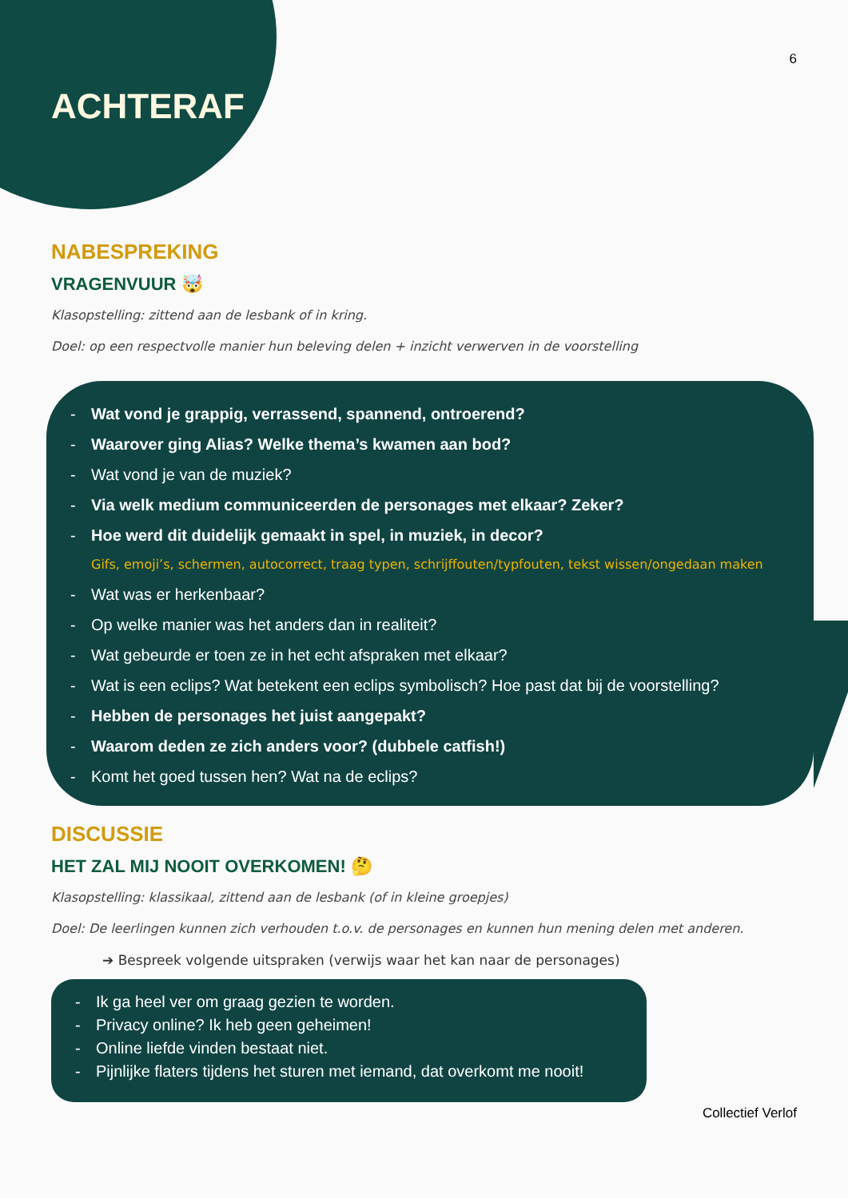6
ACHTERAF
NABESPREKING
VRAGENVUUR 🤯
Klasopstelling: zittend aan de lesbank of in kring.
Doel: op een respectvolle manier hun beleving delen + inzicht verwerven in de voorstelling
- Wat vond je grappig, verrassend, spannend, ontroerend?
- Waarover ging Alias? Welke thema’s kwamen aan bod?
- Wat vond je van de muziek?
- Via welk medium communiceerden de personages met elkaar? Zeker?
- Hoe werd dit duidelijk gemaakt in spel, in muziek, in decor?
Gifs, emoji’s, schermen, autocorrect, traag typen, schrijffouten/typfouten, tekst wissen/ongedaan maken
- Wat was er herkenbaar?
- Op welke manier was het anders dan in realiteit?
- Wat gebeurde er toen ze in het echt afspraken met elkaar?
- Wat is een eclips? Wat betekent een eclips symbolisch? Hoe past dat bij de voorstelling?
- Hebben de personages het juist aangepakt?
- Waarom deden ze zich anders voor? (dubbele catfish!)
- Komt het goed tussen hen? Wat na de eclips?
DISCUSSIE
HET ZAL MIJ NOOIT OVERKOMEN! 🤔
Klasopstelling: klassikaal, zittend aan de lesbank (of in kleine groepjes)
Doel: De leerlingen kunnen zich verhouden t.o.v. de personages en kunnen hun mening delen met anderen.
➔ Bespreek volgende uitspraken (verwijs waar het kan naar de personages)
- Ik ga heel ver om graag gezien te worden.
- Privacy online? Ik heb geen geheimen!
- Online liefde vinden bestaat niet.
- Pijnlijke flaters tijdens het sturen met iemand, dat overkomt me nooit!
Collectief Verlof